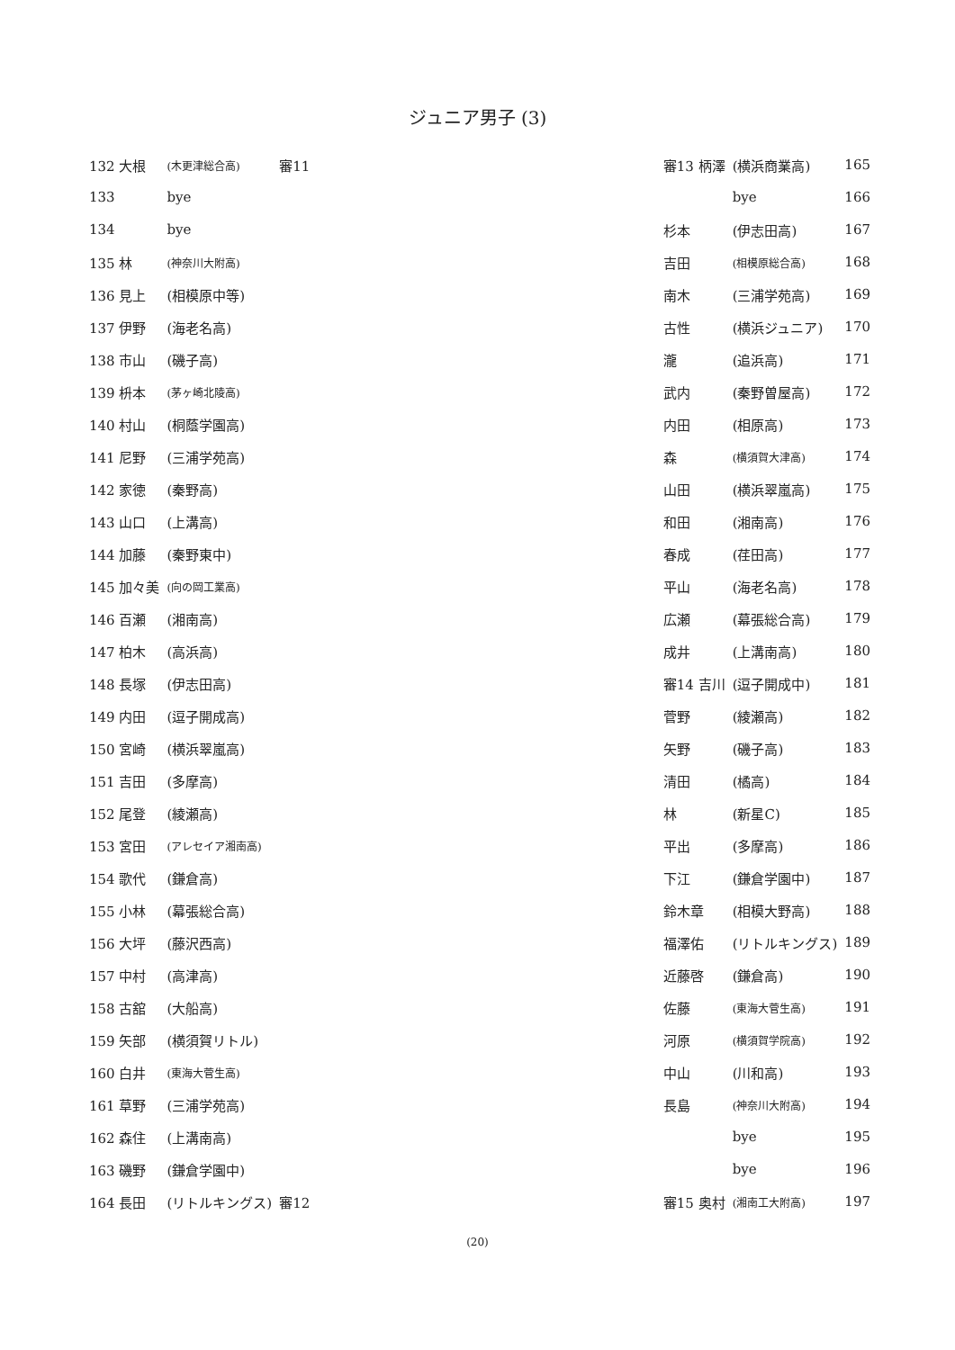ジュニア男子 (3)
| 132 大根 | (木更津総合高) | 審11 |
| 133 | bye | |
| 134 | bye | |
| 135 林 | (神奈川大附高) | |
| 136 見上 | (相模原中等) | |
| 137 伊野 | (海老名高) | |
| 138 市山 | (磯子高) | |
| 139 枡本 | (茅ヶ崎北陵高) | |
| 140 村山 | (桐蔭学園高) | |
| 141 尼野 | (三浦学苑高) | |
| 142 家徳 | (秦野高) | |
| 143 山口 | (上溝高) | |
| 144 加藤 | (秦野東中) | |
| 145 加々美 | (向の岡工業高) | |
| 146 百瀬 | (湘南高) | |
| 147 柏木 | (高浜高) | |
| 148 長塚 | (伊志田高) | |
| 149 内田 | (逗子開成高) | |
| 150 宮崎 | (横浜翠嵐高) | |
| 151 吉田 | (多摩高) | |
| 152 尾登 | (綾瀬高) | |
| 153 宮田 | (アレセイア湘南高) | |
| 154 歌代 | (鎌倉高) | |
| 155 小林 | (幕張総合高) | |
| 156 大坪 | (藤沢西高) | |
| 157 中村 | (高津高) | |
| 158 古舘 | (大船高) | |
| 159 矢部 | (横須賀リトル) | |
| 160 白井 | (東海大菅生高) | |
| 161 草野 | (三浦学苑高) | |
| 162 森住 | (上溝南高) | |
| 163 磯野 | (鎌倉学園中) | |
| 164 長田 | (リトルキングス) | 審12 |
| 審13 柄澤 | (横浜商業高) | 165 |
| | bye | 166 |
| 杉本 | (伊志田高) | 167 |
| 吉田 | (相模原総合高) | 168 |
| 南木 | (三浦学苑高) | 169 |
| 古性 | (横浜ジュニア) | 170 |
| 瀧 | (追浜高) | 171 |
| 武内 | (秦野曽屋高) | 172 |
| 内田 | (相原高) | 173 |
| 森 | (横須賀大津高) | 174 |
| 山田 | (横浜翠嵐高) | 175 |
| 和田 | (湘南高) | 176 |
| 春成 | (荏田高) | 177 |
| 平山 | (海老名高) | 178 |
| 広瀬 | (幕張総合高) | 179 |
| 成井 | (上溝南高) | 180 |
| 審14 吉川 | (逗子開成中) | 181 |
| 菅野 | (綾瀬高) | 182 |
| 矢野 | (磯子高) | 183 |
| 清田 | (橘高) | 184 |
| 林 | (新星C) | 185 |
| 平出 | (多摩高) | 186 |
| 下江 | (鎌倉学園中) | 187 |
| 鈴木章 | (相模大野高) | 188 |
| 福澤佑 | (リトルキングス) | 189 |
| 近藤啓 | (鎌倉高) | 190 |
| 佐藤 | (東海大菅生高) | 191 |
| 河原 | (横須賀学院高) | 192 |
| 中山 | (川和高) | 193 |
| 長島 | (神奈川大附高) | 194 |
| | bye | 195 |
| | bye | 196 |
| 審15 奥村 | (湘南工大附高) | 197 |
(20)